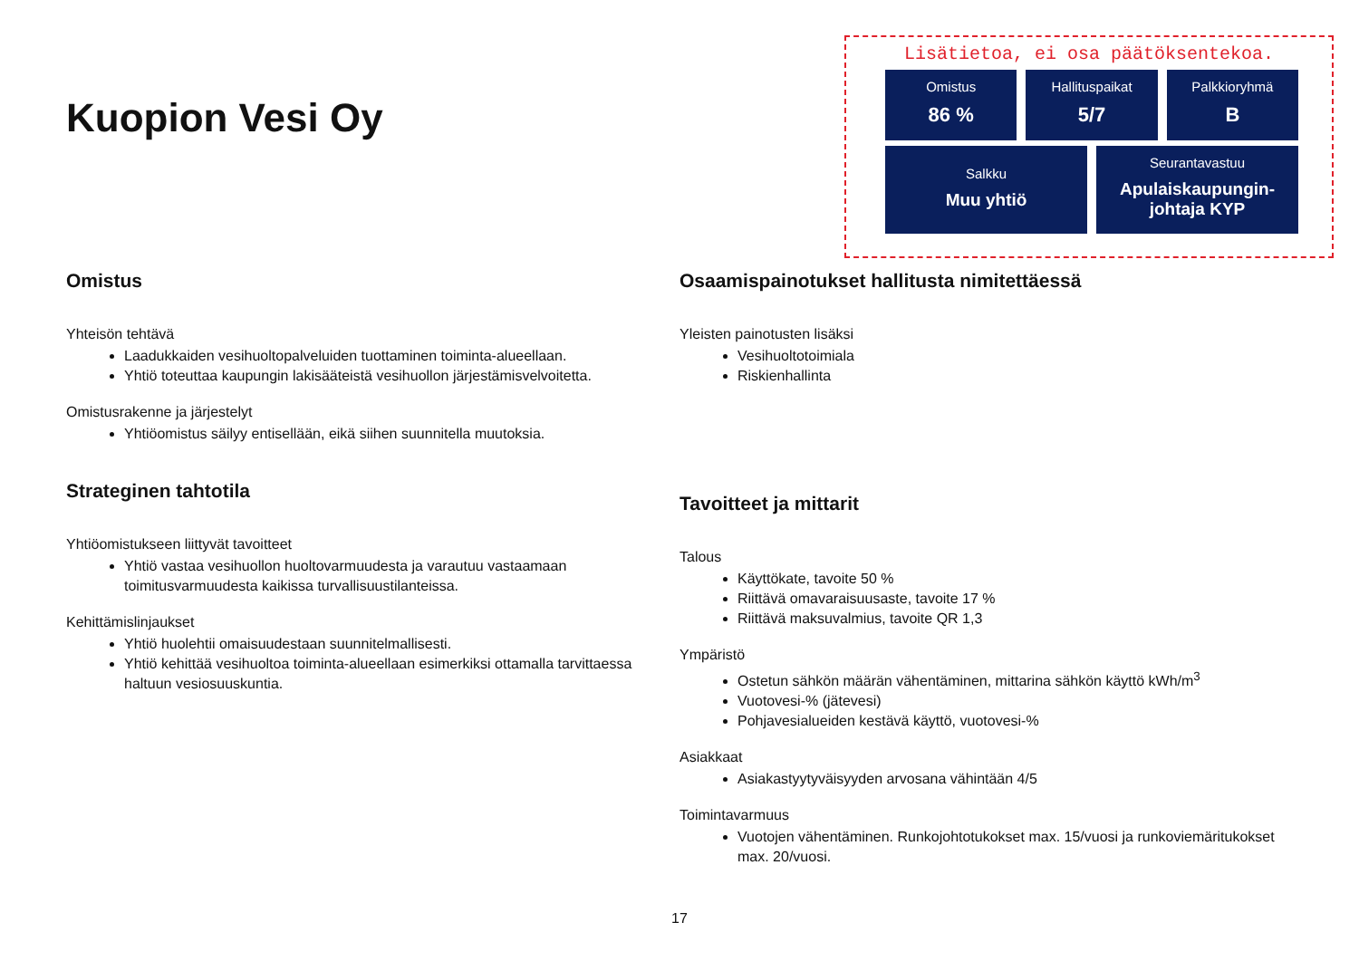Kuopion Vesi Oy
Lisätietoa, ei osa päätöksentekoa.
Omistus
86 %
Hallituspaikat
5/7
Palkkioryhmä
B
Salkku
Muu yhtiö
Seurantavastuu
Apulaiskaupungin-johtaja KYP
Omistus
Yhteisön tehtävä
Laadukkaiden vesihuoltopalveluiden tuottaminen toiminta-alueellaan.
Yhtiö toteuttaa kaupungin lakisääteistä vesihuollon järjestämisvelvoitetta.
Omistusrakenne ja järjestelyt
Yhtiöomistus säilyy entisellään, eikä siihen suunnitella muutoksia.
Strateginen tahtotila
Yhtiöomistukseen liittyvät tavoitteet
Yhtiö vastaa vesihuollon huoltovarmuudesta ja varautuu vastaamaan toimitusvarmuudesta kaikissa turvallisuustilanteissa.
Kehittämislinjaukset
Yhtiö huolehtii omaisuudestaan suunnitelmallisesti.
Yhtiö kehittää vesihuoltoa toiminta-alueellaan esimerkiksi ottamalla tarvittaessa haltuun vesiosuuskuntia.
Osaamispainotukset hallitusta nimitettäessä
Yleisten painotusten lisäksi
Vesihuoltotoimiala
Riskienhallinta
Tavoitteet ja mittarit
Talous
Käyttökate, tavoite 50 %
Riittävä omavaraisuusaste, tavoite 17 %
Riittävä maksuvalmius, tavoite QR 1,3
Ympäristö
Ostetun sähkön määrän vähentäminen, mittarina sähkön käyttö kWh/m<sup>3</sup>
Vuotovesi-% (jätevesi)
Pohjavesialueiden kestävä käyttö, vuotovesi-%
Asiakkaat
Asiakastyytyväisyyden arvosana vähintään 4/5
Toimintavarmuus
Vuotojen vähentäminen. Runkojohtotukokset max. 15/vuosi ja runkoviemäritukokset max. 20/vuosi.
17